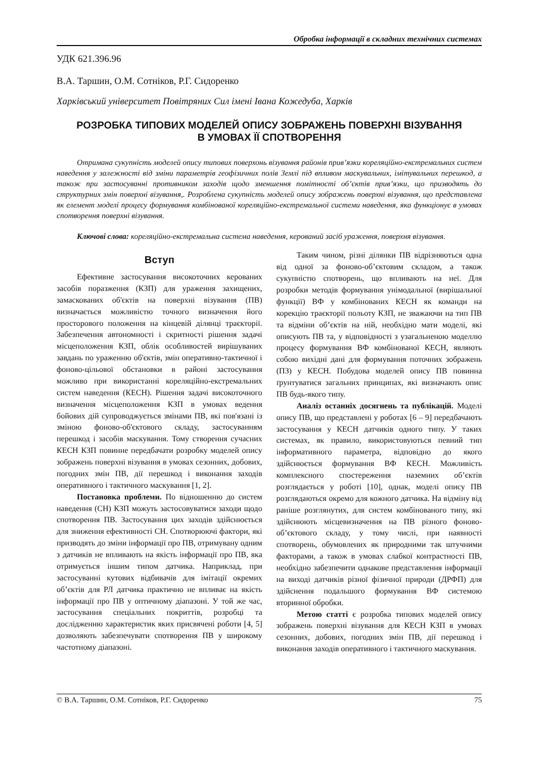Обробка інформації в складних технічних системах
УДК 621.396.96
В.А. Таршин, О.М. Сотніков, Р.Г. Сидоренко
Харківський університет Повітряних Сил імені Івана Кожедуба, Харків
РОЗРОБКА ТИПОВИХ МОДЕЛЕЙ ОПИСУ ЗОБРАЖЕНЬ ПОВЕРХНІ ВІЗУВАННЯ
В УМОВАХ ЇЇ СПОТВОРЕННЯ
Отримана сукупність моделей опису типових поверхонь візування районів прив’язки кореляційно-екстремальних систем наведення у залежності від зміни параметрів геофізичних полів Землі під впливом маскувальних, імітувальних перешкод, а також при застосуванні противником заходів щодо зменшення помітності об’єктів прив’язки, що призводять до структурних змін поверхні візування,. Розроблена сукупність моделей опису зображень поверхні візування, що представлена як елемент моделі процесу формування комбінованої кореляційно-екстремальної системи наведення, яка функціонує в умовах спотворення поверхні візування.
Ключові слова: кореляційно-екстремальна система наведення, керований засіб ураження, поверхня візування.
Вступ
Ефективне застосування високоточних керованих засобів поразження (КЗП) для ураження захищених, замаскованих об'єктів на поверхні візування (ПВ) визначається можливістю точного визначення його просторового положення на кінцевій ділянці траєкторії. Забезпечення автономності і скритності рішення задачі місцеположення КЗП, облік особливостей вирішуваних завдань по ураженню об'єктів, змін оперативно-тактичної і фоново-цільової обстановки в районі застосування можливо при використанні кореляційно-екстремальних систем наведення (КЕСН). Рішення задачі високоточного визначення місцеположення КЗП в умовах ведення бойових дій супроводжується змінами ПВ, які пов'язані із зміною фоново-об'єктового складу, застосуванням перешкод і засобів маскування. Тому створення сучасних КЕСН КЗП повинне передбачати розробку моделей опису зображень поверхні візування в умовах сезонних, добових, погодних змін ПВ, дії перешкод і виконання заходів оперативного і тактичного маскування [1, 2].
Постановка проблеми. По відношенню до систем наведення (СН) КЗП можуть застосовуватися заходи щодо спотворення ПВ. Застосування цих заходів здійснюється для зниження ефективності СН. Спотворюючі фактори, які призводять до зміни інформації про ПВ, отримувану одним з датчиків не впливають на якість інформації про ПВ, яка отримується іншим типом датчика. Наприклад, при застосуванні кутових відбивачів для імітації окремих об’єктів для РЛ датчика практично не впливає на якість інформації про ПВ у оптичному діапазоні. У той же час, застосування спеціальних покриттів, розробці та дослідженню характеристик яких присвячені роботи [4, 5] дозволяють забезпечувати спотворення ПВ у широкому частотному діапазоні.
Таким чином, різні ділянки ПВ відрізняються одна від одної за фоново-об’єктовим складом, а також сукупністю спотворень, що впливають на неї. Для розробки методів формування унімодальної (вирішальної функції) ВФ у комбінованих КЕСН як команди на корекцію траєкторії польоту КЗП, не зважаючи на тип ПВ та відміни об’єктів на ній, необхідно мати моделі, які описують ПВ та, у відповідності з узагальненою моделлю процесу формування ВФ комбінованої КЕСН, являють собою вихідні дані для формування поточних зображень (ПЗ) у КЕСН. Побудова моделей опису ПВ повинна ґрунтуватися загальних принципах, які визначають опис ПВ будь-якого типу.
Аналіз останніх досягнень та публікацій. Моделі опису ПВ, що представлені у роботах [6 – 9] передбачають застосування у КЕСН датчиків одного типу. У таких системах, як правило, використовуються певний тип інформативного параметра, відповідно до якого здійснюється формування ВФ КЕСН. Можливість комплексного спостереження наземних об’єктів розглядається у роботі [10], однак, моделі опису ПВ розглядаються окремо для кожного датчика. На відміну від раніше розглянутих, для систем комбінованого типу, які здійснюють місцевизначення на ПВ різного фоново-об’єктового складу, у тому числі, при наявності спотворень, обумовлених як природними так штучними факторами, а також в умовах слабкої контрастності ПВ, необхідно забезпечити однакове представлення інформації на виході датчиків різної фізичної природи (ДРФП) для здійснення подальшого формування ВФ системою вторинної обробки.
Метою статті є розробка типових моделей опису зображень поверхні візування для КЕСН КЗП в умовах сезонних, добових, погодних змін ПВ, дії перешкод і виконання заходів оперативного і тактичного маскування.
© В.А. Таршин, О.М. Сотніков, Р.Г. Сидоренко 75